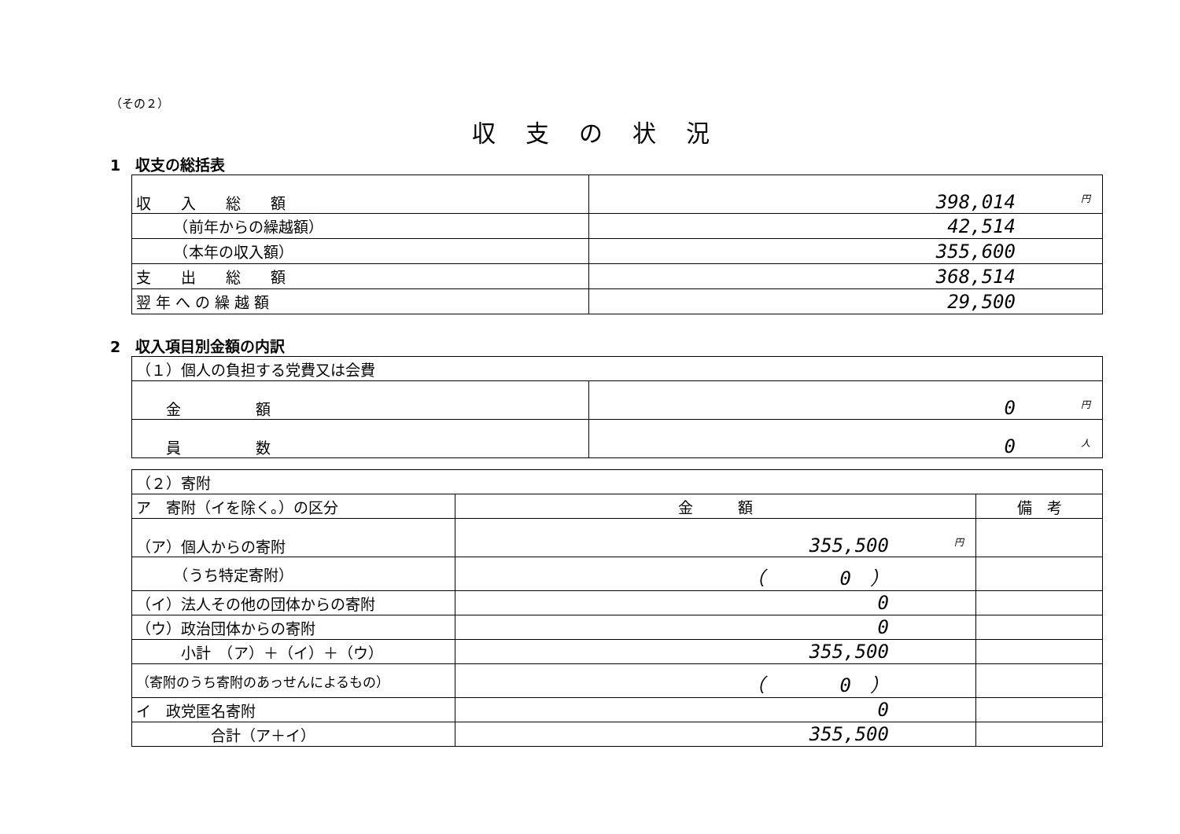（その２）
収支の状況
1　収支の総括表
| 収 入 総 額 | 円 398,014 |
| （前年からの繰越額） | 42,514 |
| （本年の収入額） | 355,600 |
| 支 出 総 額 | 368,514 |
| 翌 年 へ の 繰 越 額 | 29,500 |
2　収入項目別金額の内訳
| （１）個人の負担する党費又は会費 | |
| 金 額 | 円 0 |
| 員 数 | 人 0 |
| （２）寄附 | | |
| ア 寄附（イを除く。）の区分 | 金 額 | 備 考 |
| （ア）個人からの寄附 | 円 355,500 | |
| （うち特定寄附） | （ 0 ） | |
| （イ）法人その他の団体からの寄附 | 0 | |
| （ウ）政治団体からの寄附 | 0 | |
| 小計 （ア）＋（イ）＋（ウ） | 355,500 | |
| （寄附のうち寄附のあっせんによるもの） | （ 0 ） | |
| イ 政党匿名寄附 | 0 | |
| 合計（ア＋イ） | 355,500 | |